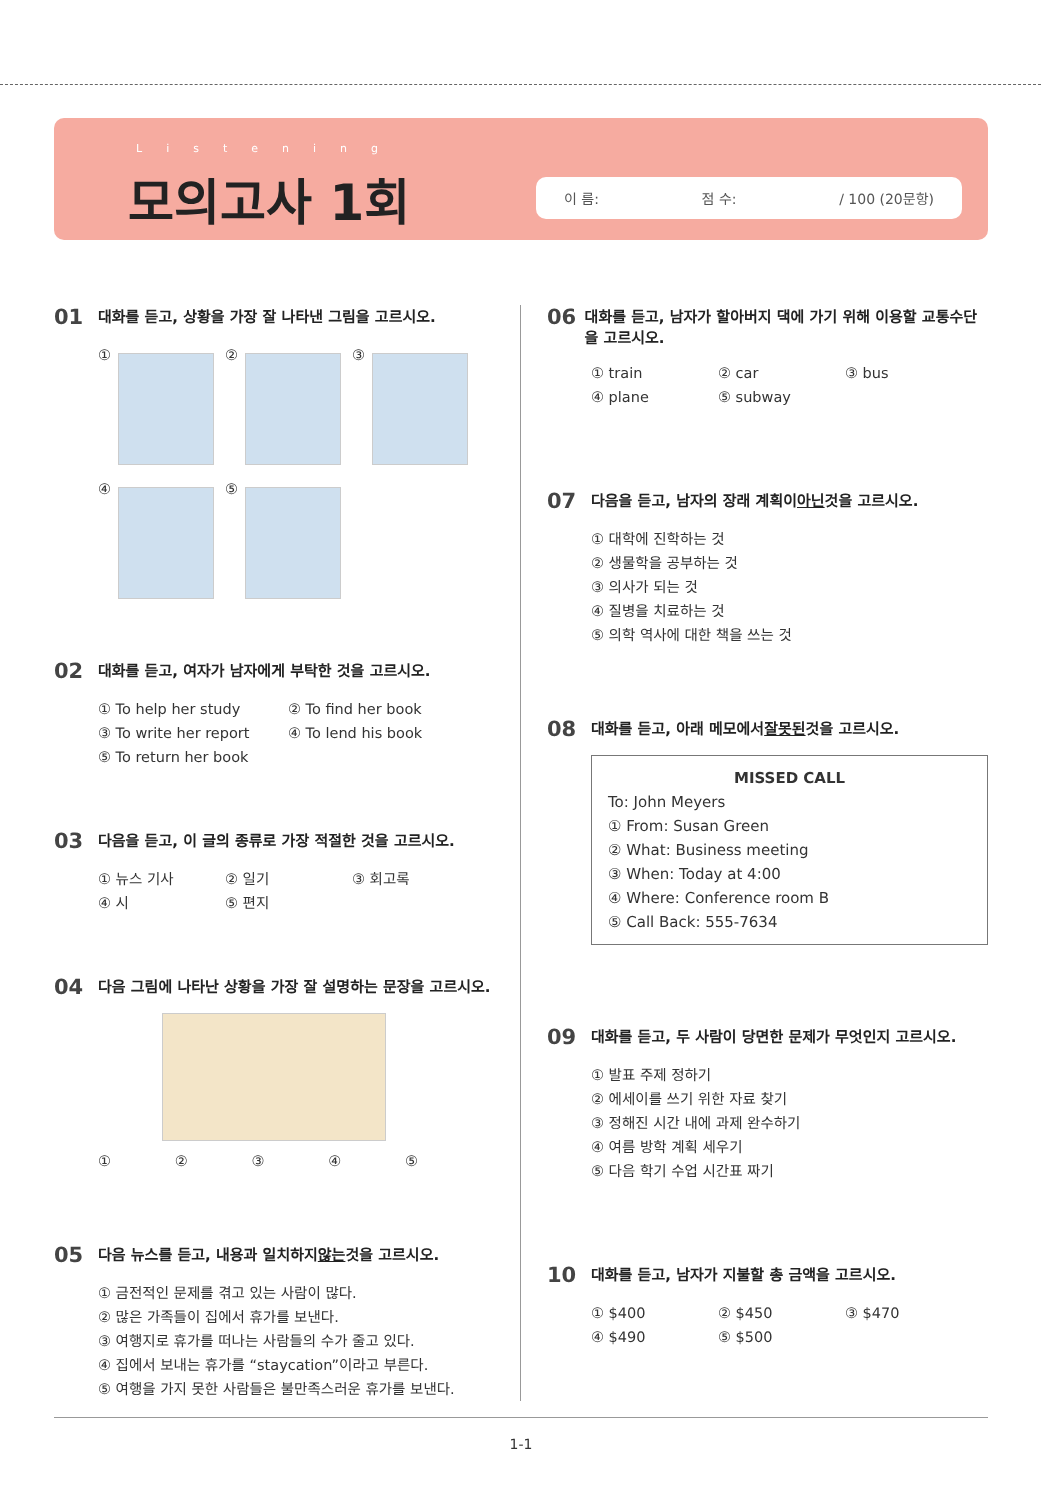Listening
모의고사 1회 이 름: 점 수: / 100 (20문항)
01 대화를 듣고, 상황을 가장 잘 나타낸 그림을 고르시오.
①
②
③
④
⑤
02 대화를 듣고, 여자가 남자에게 부탁한 것을 고르시오.
① To help her study ② To find her book ③ To write her report ④ To lend his book ⑤ To return her book
03 다음을 듣고, 이 글의 종류로 가장 적절한 것을 고르시오.
① 뉴스 기사 ② 일기 ③ 회고록 ④ 시 ⑤ 편지
04 다음 그림에 나타난 상황을 가장 잘 설명하는 문장을 고르시오.
①②③④⑤
05 다음 뉴스를 듣고, 내용과 일치하지 않는 것을 고르시오.
① 금전적인 문제를 겪고 있는 사람이 많다.
② 많은 가족들이 집에서 휴가를 보낸다.
③ 여행지로 휴가를 떠나는 사람들의 수가 줄고 있다.
④ 집에서 보내는 휴가를 “staycation”이라고 부른다.
⑤ 여행을 가지 못한 사람들은 불만족스러운 휴가를 보낸다.
06 대화를 듣고, 남자가 할아버지 댁에 가기 위해 이용할 교통수단을 고르시오.
① train ② car ③ bus ④ plane ⑤ subway
07 다음을 듣고, 남자의 장래 계획이 아닌 것을 고르시오.
① 대학에 진학하는 것
② 생물학을 공부하는 것
③ 의사가 되는 것
④ 질병을 치료하는 것
⑤ 의학 역사에 대한 책을 쓰는 것
08 대화를 듣고, 아래 메모에서 잘못된 것을 고르시오.
MISSED CALL
To: John Meyers
① From: Susan Green
② What: Business meeting
③ When: Today at 4:00
④ Where: Conference room B
⑤ Call Back: 555-7634
09 대화를 듣고, 두 사람이 당면한 문제가 무엇인지 고르시오.
① 발표 주제 정하기
② 에세이를 쓰기 위한 자료 찾기
③ 정해진 시간 내에 과제 완수하기
④ 여름 방학 계획 세우기
⑤ 다음 학기 수업 시간표 짜기
10 대화를 듣고, 남자가 지불할 총 금액을 고르시오.
① $400 ② $450 ③ $470 ④ $490 ⑤ $500
1-1